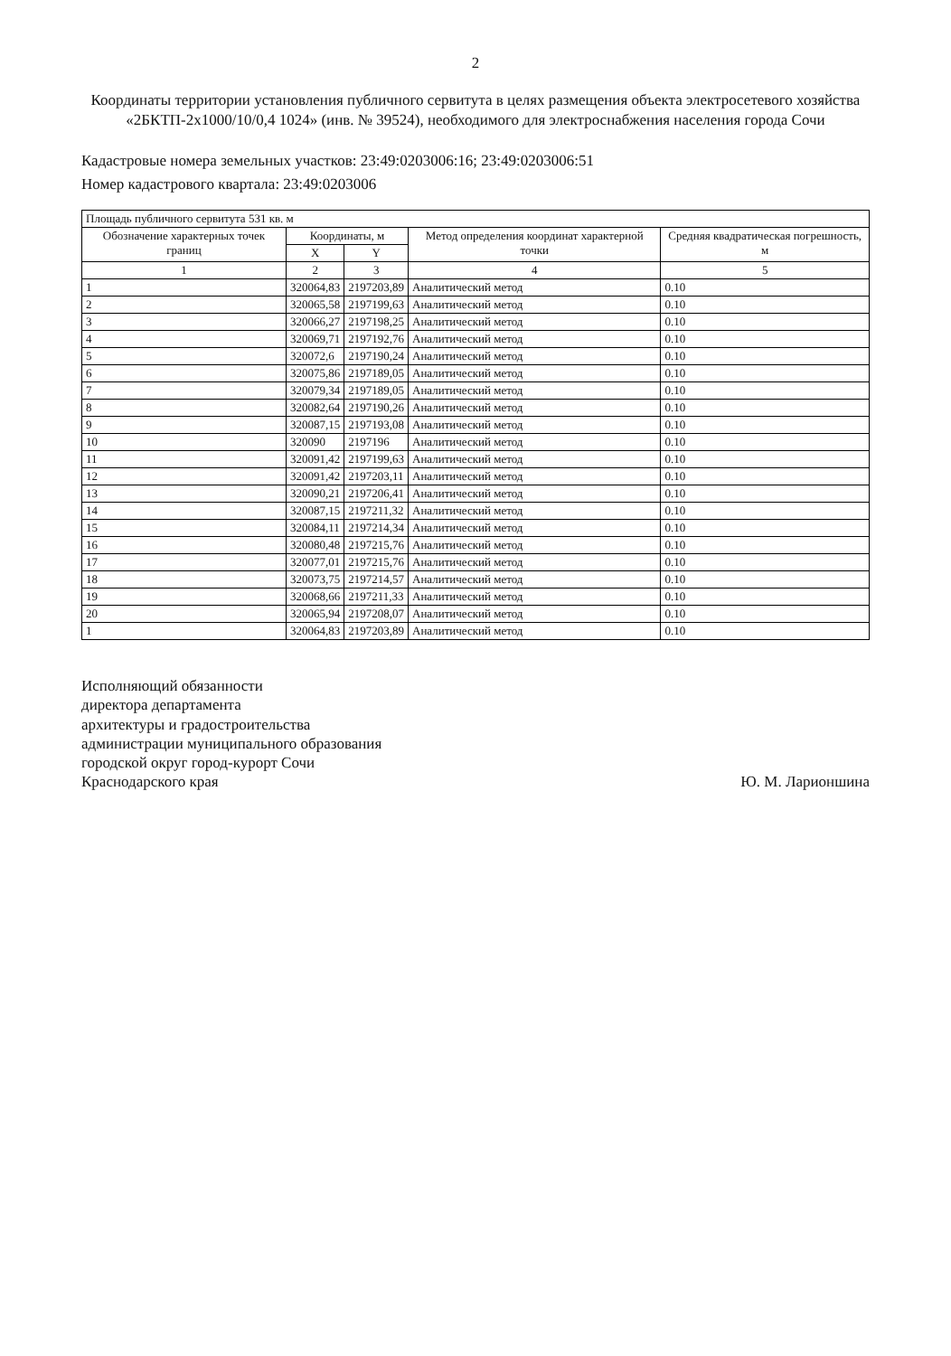2
Координаты территории установления публичного сервитута в целях размещения объекта электросетевого хозяйства «2БКТП-2х1000/10/0,4 1024» (инв. № 39524), необходимого для электроснабжения населения города Сочи
Кадастровые номера земельных участков: 23:49:0203006:16; 23:49:0203006:51
Номер кадастрового квартала: 23:49:0203006
| Площадь публичного сервитута 531 кв. м | | | | |
| --- | --- | --- | --- | --- |
| Обозначение характерных точек границ | Координаты, м | | Метод определения координат характерной точки | Средняя квадратическая погрешность, м |
| | X | Y | | |
| 1 | 2 | 3 | 4 | 5 |
| 1 | 320064,83 | 2197203,89 | Аналитический метод | 0.10 |
| 2 | 320065,58 | 2197199,63 | Аналитический метод | 0.10 |
| 3 | 320066,27 | 2197198,25 | Аналитический метод | 0.10 |
| 4 | 320069,71 | 2197192,76 | Аналитический метод | 0.10 |
| 5 | 320072,6 | 2197190,24 | Аналитический метод | 0.10 |
| 6 | 320075,86 | 2197189,05 | Аналитический метод | 0.10 |
| 7 | 320079,34 | 2197189,05 | Аналитический метод | 0.10 |
| 8 | 320082,64 | 2197190,26 | Аналитический метод | 0.10 |
| 9 | 320087,15 | 2197193,08 | Аналитический метод | 0.10 |
| 10 | 320090 | 2197196 | Аналитический метод | 0.10 |
| 11 | 320091,42 | 2197199,63 | Аналитический метод | 0.10 |
| 12 | 320091,42 | 2197203,11 | Аналитический метод | 0.10 |
| 13 | 320090,21 | 2197206,41 | Аналитический метод | 0.10 |
| 14 | 320087,15 | 2197211,32 | Аналитический метод | 0.10 |
| 15 | 320084,11 | 2197214,34 | Аналитический метод | 0.10 |
| 16 | 320080,48 | 2197215,76 | Аналитический метод | 0.10 |
| 17 | 320077,01 | 2197215,76 | Аналитический метод | 0.10 |
| 18 | 320073,75 | 2197214,57 | Аналитический метод | 0.10 |
| 19 | 320068,66 | 2197211,33 | Аналитический метод | 0.10 |
| 20 | 320065,94 | 2197208,07 | Аналитический метод | 0.10 |
| 1 | 320064,83 | 2197203,89 | Аналитический метод | 0.10 |
Исполняющий обязанности
директора департамента
архитектуры и градостроительства
администрации муниципального образования
городской округ город-курорт Сочи
Краснодарского края
Ю. М. Ларионшина